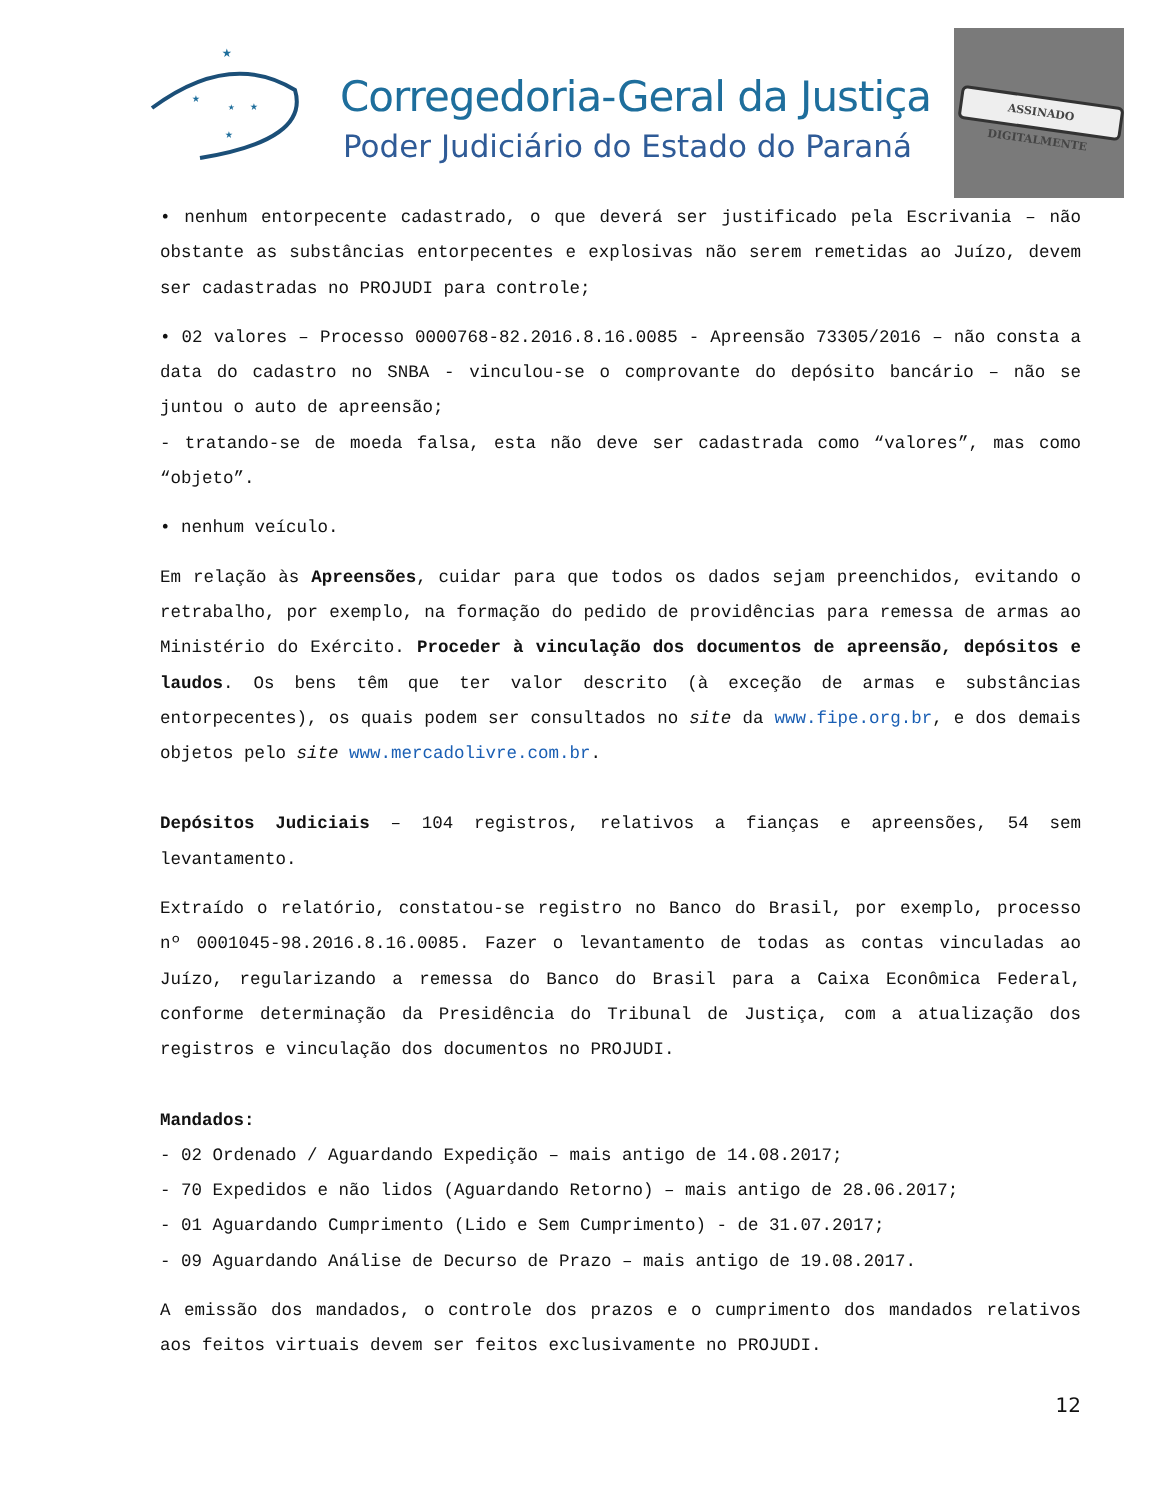★
★
★
★
★
Corregedoria-Geral da Justiça
Poder Judiciário do Estado do Paraná
ASSINADO DIGITALMENTE
• nenhum entorpecente cadastrado, o que deverá ser justificado pela Escrivania – não obstante as substâncias entorpecentes e explosivas não serem remetidas ao Juízo, devem ser cadastradas no PROJUDI para controle;
• 02 valores – Processo 0000768-82.2016.8.16.0085 - Apreensão 73305/2016 – não consta a data do cadastro no SNBA - vinculou-se o comprovante do depósito bancário – não se juntou o auto de apreensão;
- tratando-se de moeda falsa, esta não deve ser cadastrada como “valores”, mas como “objeto”.
• nenhum veículo.
Em relação às Apreensões, cuidar para que todos os dados sejam preenchidos, evitando o retrabalho, por exemplo, na formação do pedido de providências para remessa de armas ao Ministério do Exército. Proceder à vinculação dos documentos de apreensão, depósitos e laudos. Os bens têm que ter valor descrito (à exceção de armas e substâncias entorpecentes), os quais podem ser consultados no site da www.fipe.org.br, e dos demais objetos pelo site www.mercadolivre.com.br.
Depósitos Judiciais – 104 registros, relativos a fianças e apreensões, 54 sem levantamento.
Extraído o relatório, constatou-se registro no Banco do Brasil, por exemplo, processo nº 0001045-98.2016.8.16.0085. Fazer o levantamento de todas as contas vinculadas ao Juízo, regularizando a remessa do Banco do Brasil para a Caixa Econômica Federal, conforme determinação da Presidência do Tribunal de Justiça, com a atualização dos registros e vinculação dos documentos no PROJUDI.
Mandados:
- 02 Ordenado / Aguardando Expedição – mais antigo de 14.08.2017;
- 70 Expedidos e não lidos (Aguardando Retorno) – mais antigo de 28.06.2017;
- 01 Aguardando Cumprimento (Lido e Sem Cumprimento) - de 31.07.2017;
- 09 Aguardando Análise de Decurso de Prazo – mais antigo de 19.08.2017.
A emissão dos mandados, o controle dos prazos e o cumprimento dos mandados relativos aos feitos virtuais devem ser feitos exclusivamente no PROJUDI.
12